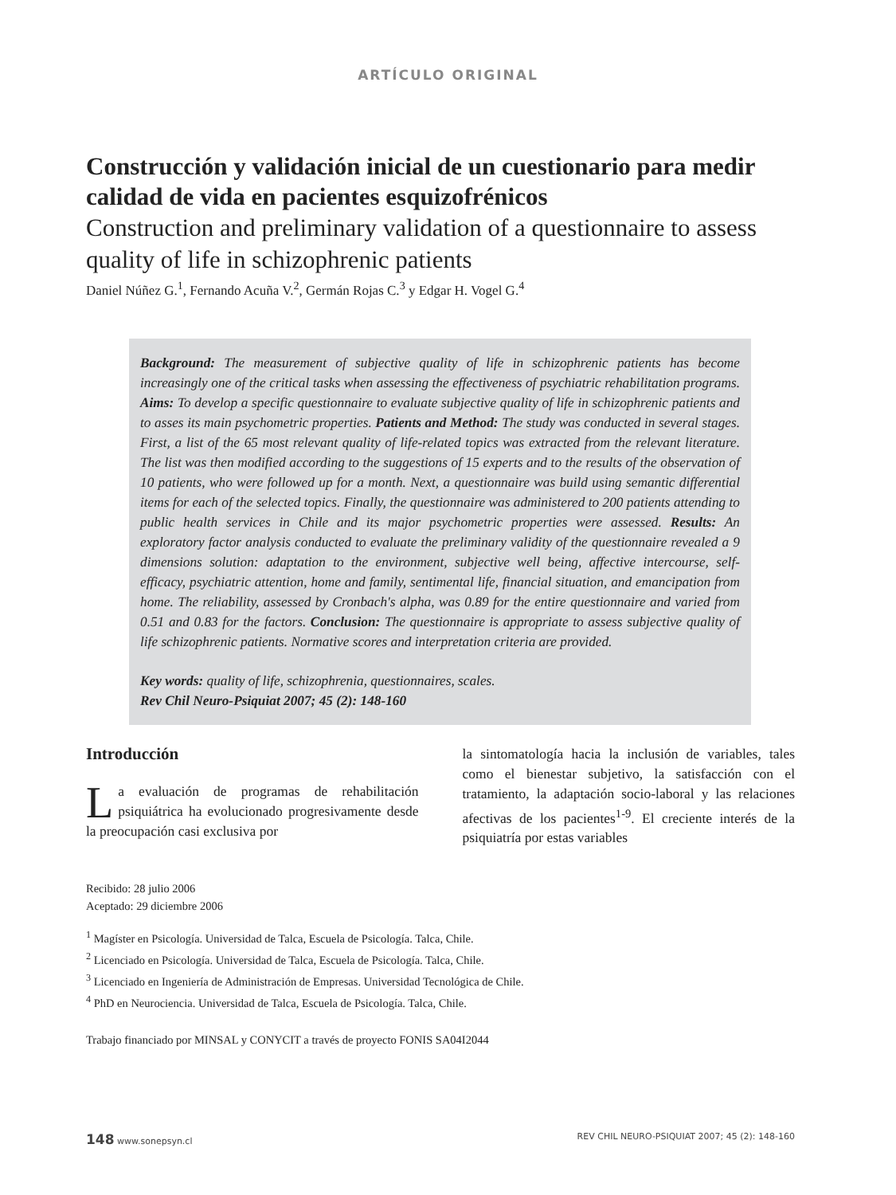ARTÍCULO ORIGINAL
Construcción y validación inicial de un cuestionario para medir calidad de vida en pacientes esquizofrénicos
Construction and preliminary validation of a questionnaire to assess quality of life in schizophrenic patients
Daniel Núñez G.<sup>1</sup>, Fernando Acuña V.<sup>2</sup>, Germán Rojas C.<sup>3</sup> y Edgar H. Vogel G.<sup>4</sup>
Background: The measurement of subjective quality of life in schizophrenic patients has become increasingly one of the critical tasks when assessing the effectiveness of psychiatric rehabilitation programs. Aims: To develop a specific questionnaire to evaluate subjective quality of life in schizophrenic patients and to asses its main psychometric properties. Patients and Method: The study was conducted in several stages. First, a list of the 65 most relevant quality of life-related topics was extracted from the relevant literature. The list was then modified according to the suggestions of 15 experts and to the results of the observation of 10 patients, who were followed up for a month. Next, a questionnaire was build using semantic differential items for each of the selected topics. Finally, the questionnaire was administered to 200 patients attending to public health services in Chile and its major psychometric properties were assessed. Results: An exploratory factor analysis conducted to evaluate the preliminary validity of the questionnaire revealed a 9 dimensions solution: adaptation to the environment, subjective well being, affective intercourse, self-efficacy, psychiatric attention, home and family, sentimental life, financial situation, and emancipation from home. The reliability, assessed by Cronbach's alpha, was 0.89 for the entire questionnaire and varied from 0.51 and 0.83 for the factors. Conclusion: The questionnaire is appropriate to assess subjective quality of life schizophrenic patients. Normative scores and interpretation criteria are provided.
Key words: quality of life, schizophrenia, questionnaires, scales.
Rev Chil Neuro-Psiquiat 2007; 45 (2): 148-160
Introducción
La evaluación de programas de rehabilitación psiquiátrica ha evolucionado progresivamente desde la preocupación casi exclusiva por
la sintomatología hacia la inclusión de variables, tales como el bienestar subjetivo, la satisfacción con el tratamiento, la adaptación socio-laboral y las relaciones afectivas de los pacientes<sup>1-9</sup>. El creciente interés de la psiquiatría por estas variables
Recibido: 28 julio 2006
Aceptado: 29 diciembre 2006
<sup>1</sup> Magíster en Psicología. Universidad de Talca, Escuela de Psicología. Talca, Chile.
<sup>2</sup> Licenciado en Psicología. Universidad de Talca, Escuela de Psicología. Talca, Chile.
<sup>3</sup> Licenciado en Ingeniería de Administración de Empresas. Universidad Tecnológica de Chile.
<sup>4</sup> PhD en Neurociencia. Universidad de Talca, Escuela de Psicología. Talca, Chile.
Trabajo financiado por MINSAL y CONYCIT a través de proyecto FONIS SA04I2044
148 www.sonepsyn.cl REV CHIL NEURO-PSIQUIAT 2007; 45 (2): 148-160